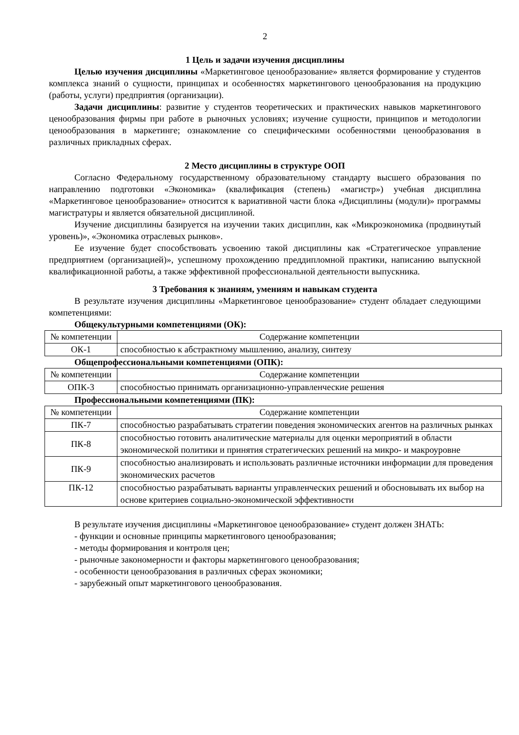2
1 Цель и задачи изучения дисциплины
Целью изучения дисциплины «Маркетинговое ценообразование» является формирование у студентов комплекса знаний о сущности, принципах и особенностях маркетингового ценообразования на продукцию (работы, услуги) предприятия (организации).
Задачи дисциплины: развитие у студентов теоретических и практических навыков маркетингового ценообразования фирмы при работе в рыночных условиях; изучение сущности, принципов и методологии ценообразования в маркетинге; ознакомление со специфическими особенностями ценообразования в различных прикладных сферах.
2 Место дисциплины в структуре ООП
Согласно Федеральному государственному образовательному стандарту высшего образования по направлению подготовки «Экономика» (квалификация (степень) «магистр») учебная дисциплина «Маркетинговое ценообразование» относится к вариативной части блока «Дисциплины (модули)» программы магистратуры и является обязательной дисциплиной.
Изучение дисциплины базируется на изучении таких дисциплин, как «Микроэкономика (продвинутый уровень)», «Экономика отраслевых рынков».
Ее изучение будет способствовать усвоению такой дисциплины как «Стратегическое управление предприятием (организацией)», успешному прохождению преддипломной практики, написанию выпускной квалификационной работы, а также эффективной профессиональной деятельности выпускника.
3 Требования к знаниям, умениям и навыкам студента
В результате изучения дисциплины «Маркетинговое ценообразование» студент обладает следующими компетенциями:
Общекультурными компетенциями (ОК):
| № компетенции | Содержание компетенции |
| ОК-1 | способностью к абстрактному мышлению, анализу, синтезу |
Общепрофессиональными компетенциями (ОПК):
| № компетенции | Содержание компетенции |
| ОПК-3 | способностью принимать организационно-управленческие решения |
Профессиональными компетенциями (ПК):
| № компетенции | Содержание компетенции |
| ПК-7 | способностью разрабатывать стратегии поведения экономических агентов на различных рынках |
| ПК-8 | способностью готовить аналитические материалы для оценки мероприятий в области экономической политики и принятия стратегических решений на микро- и макроуровне |
| ПК-9 | способностью анализировать и использовать различные источники информации для проведения экономических расчетов |
| ПК-12 | способностью разрабатывать варианты управленческих решений и обосновывать их выбор на основе критериев социально-экономической эффективности |
В результате изучения дисциплины «Маркетинговое ценообразование» студент должен ЗНАТЬ:
- функции и основные принципы маркетингового ценообразования;
- методы формирования и контроля цен;
- рыночные закономерности и факторы маркетингового ценообразования;
- особенности ценообразования в различных сферах экономики;
- зарубежный опыт маркетингового ценообразования.